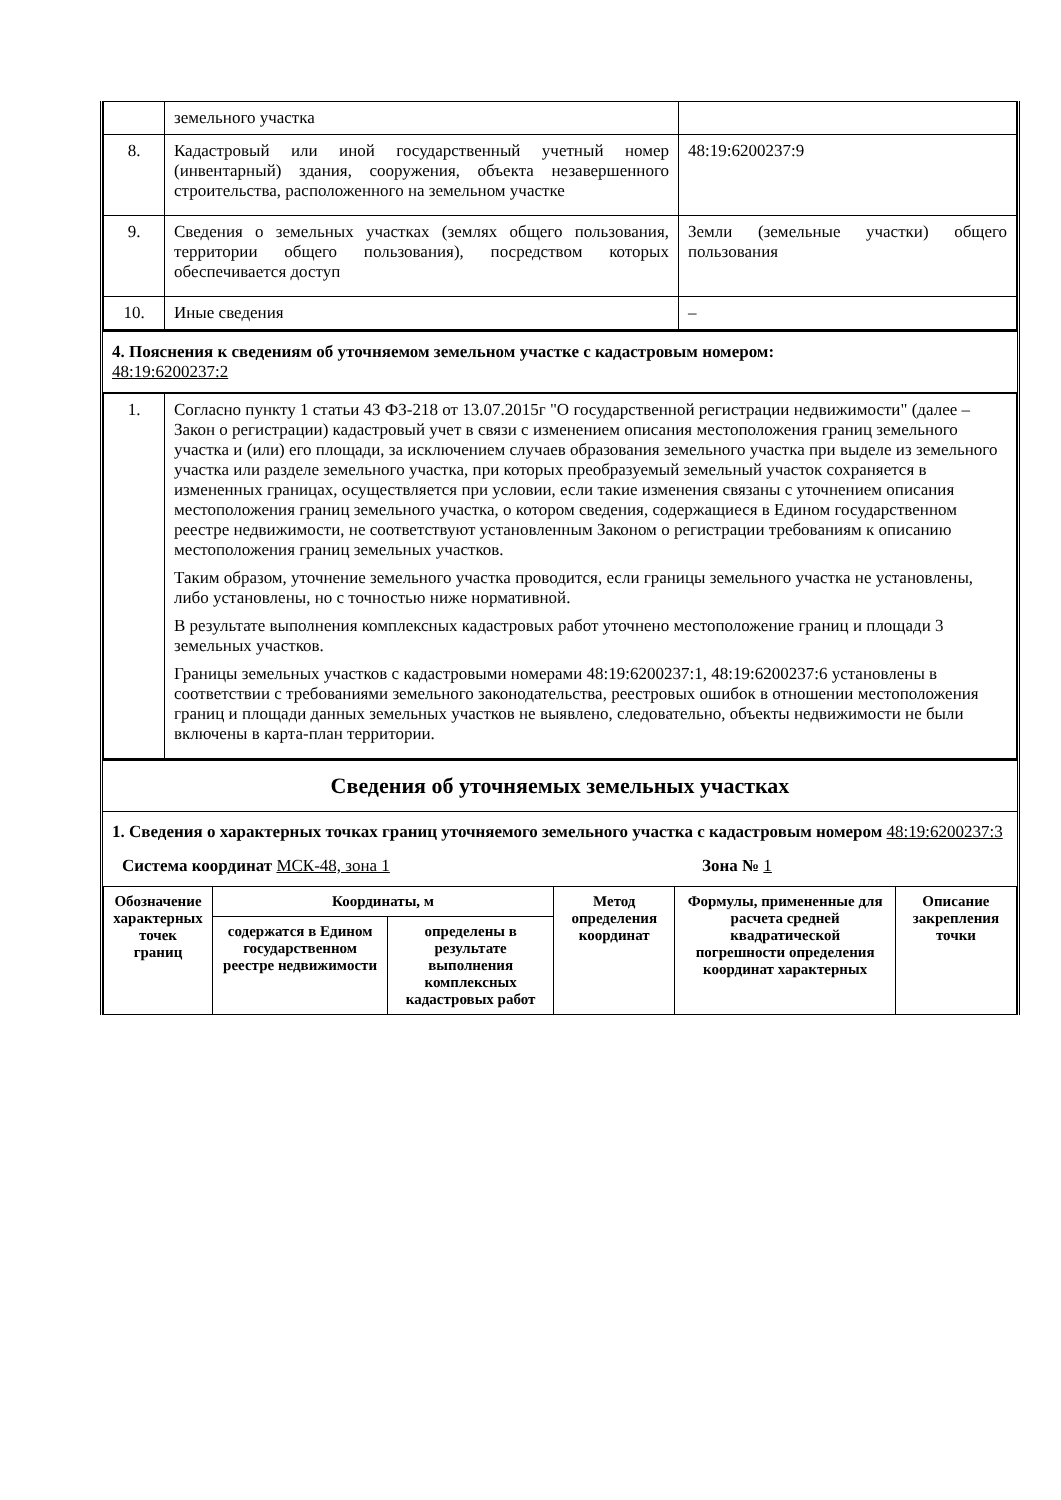| | земельного участка | |
| 8. | Кадастровый или иной государственный учетный номер (инвентарный) здания, сооружения, объекта незавершенного строительства, расположенного на земельном участке | 48:19:6200237:9 |
| 9. | Сведения о земельных участках (землях общего пользования, территории общего пользования), посредством которых обеспечивается доступ | Земли (земельные участки) общего пользования |
| 10. | Иные сведения | – |
4. Пояснения к сведениям об уточняемом земельном участке с кадастровым номером:
48:19:6200237:2
| 1. | Согласно пункту 1 статьи 43 ФЗ-218 от 13.07.2015г "О государственной регистрации недвижимости" (далее – Закон о регистрации) кадастровый учет в связи с изменением описания местоположения границ земельного участка и (или) его площади, за исключением случаев образования земельного участка при выделе из земельного участка или разделе земельного участка, при которых преобразуемый земельный участок сохраняется в измененных границах, осуществляется при условии, если такие изменения связаны с уточнением описания местоположения границ земельного участка, о котором сведения, содержащиеся в Едином государственном реестре недвижимости, не соответствуют установленным Законом о регистрации требованиям к описанию местоположения границ земельных участков. Таким образом, уточнение земельного участка проводится, если границы земельного участка не установлены, либо установлены, но с точностью ниже нормативной. В результате выполнения комплексных кадастровых работ уточнено местоположение границ и площади 3 земельных участков. Границы земельных участков с кадастровыми номерами 48:19:6200237:1, 48:19:6200237:6 установлены в соответствии с требованиями земельного законодательства, реестровых ошибок в отношении местоположения границ и площади данных земельных участков не выявлено, следовательно, объекты недвижимости не были включены в карта-план территории. |
Сведения об уточняемых земельных участках
1. Сведения о характерных точках границ уточняемого земельного участка с кадастровым номером 48:19:6200237:3
Система координат МСК-48, зона 1 Зона № 1
| Обозначение характерных точек границ | Координаты, м | | Метод определения координат | Формулы, примененные для расчета средней квадратической погрешности определения координат характерных | Описание закрепления точки |
| --- | --- | --- | --- | --- | --- |
| | содержатся в Едином государственном реестре недвижимости | определены в результате выполнения комплексных кадастровых работ | | | |